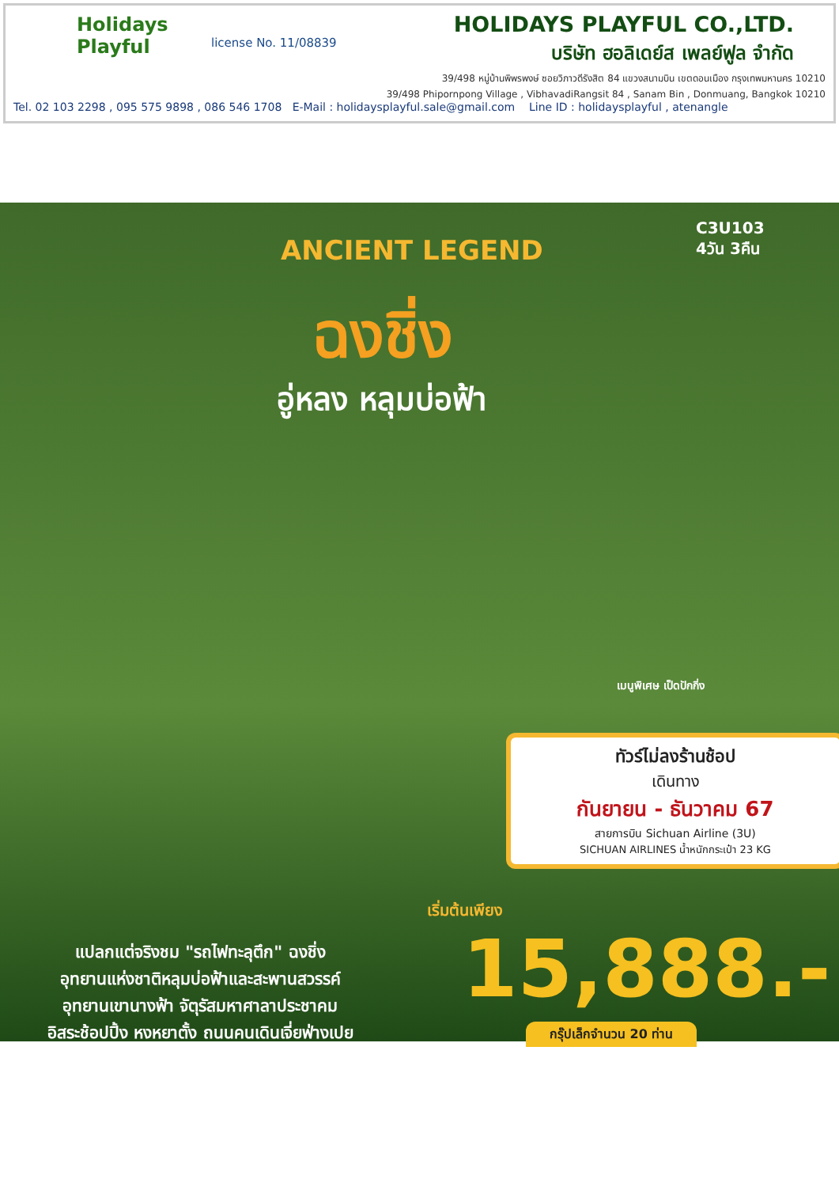Holidays Playful
license No. 11/08839
HOLIDAYS PLAYFUL CO.,LTD.
บริษัท ฮอลิเดย์ส เพลย์ฟูล จำกัด
39/498 หมู่บ้านพิพรพงษ์ ซอยวิภาวดีรังสิต 84 แขวงสนามบิน เขตดอนเมือง กรุงเทพมหานคร 10210
39/498 Phipornpong Village , VibhavadiRangsit 84 , Sanam Bin , Donmuang, Bangkok 10210
Tel. 02 103 2298 , 095 575 9898 , 086 546 1708 E-Mail : holidaysplayful.sale@gmail.com Line ID : holidaysplayful , atenangle
C3U103
4วัน 3คืน
ANCIENT LEGEND
ฉงชิ่ง
อู่หลง หลุมบ่อฟ้า
เมนูพิเศษ เป็ดปักกิ่ง
ทัวร์ไม่ลงร้านช้อป
เดินทาง
กันยายน - ธันวาคม 67
สายการบิน Sichuan Airline (3U)
SICHUAN AIRLINES น้ำหนักกระเป๋า 23 KG
เริ่มต้นเพียง
15,888.-
แปลกแต่จริงชม "รถไฟทะลุตึก" ฉงชิ่ง
อุทยานแห่งชาติหลุมบ่อฟ้าและสะพานสวรรค์
อุทยานเขานางฟ้า จัตุรัสมหาศาลาประชาคม
อิสระช้อปปิ้ง หงหยาตั้ง ถนนคนเดินเจี่ยฟ่างเปย
กรุ๊ปเล็กจำนวน 20 ท่าน